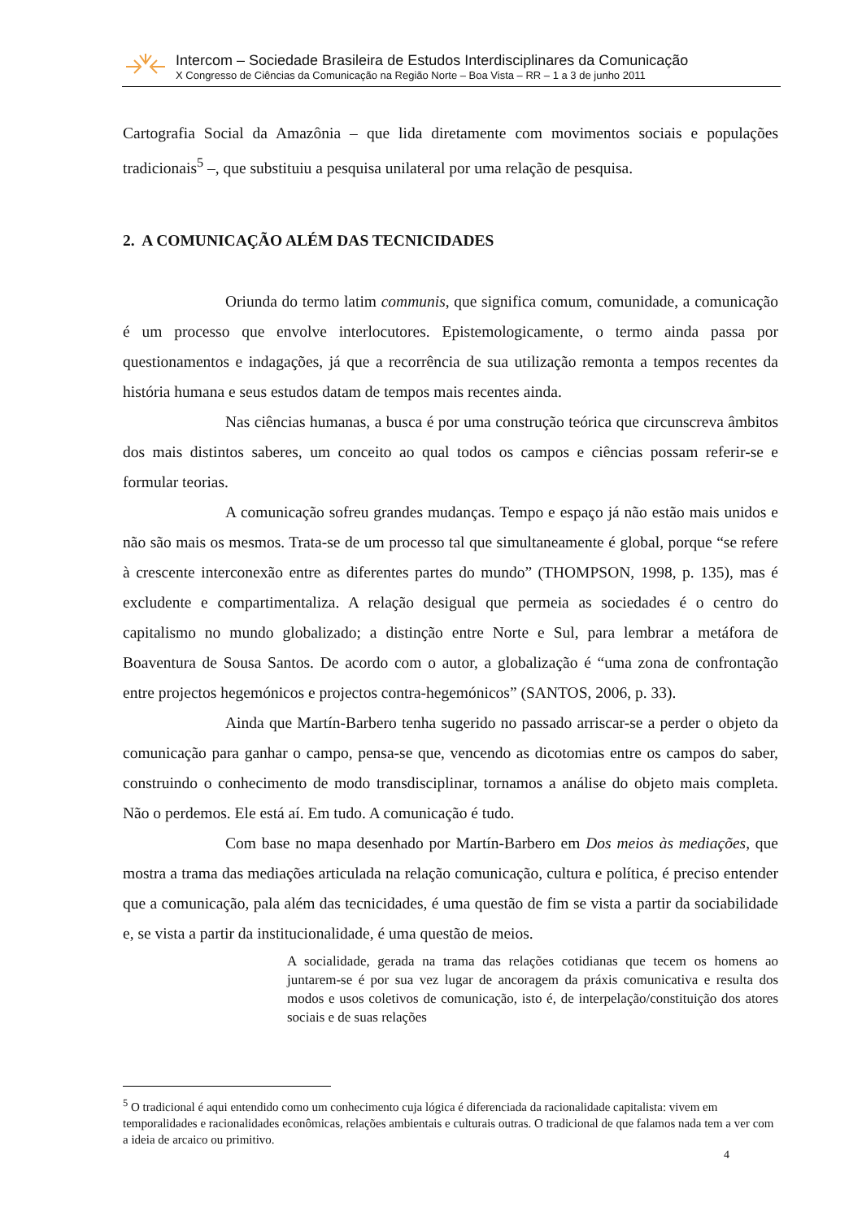Intercom – Sociedade Brasileira de Estudos Interdisciplinares da Comunicação
X Congresso de Ciências da Comunicação na Região Norte – Boa Vista – RR – 1 a 3 de junho 2011
Cartografia Social da Amazônia – que lida diretamente com movimentos sociais e populações tradicionais<sup>5</sup> –, que substituiu a pesquisa unilateral por uma relação de pesquisa.
2. A COMUNICAÇÃO ALÉM DAS TECNICIDADES
Oriunda do termo latim communis, que significa comum, comunidade, a comunicação é um processo que envolve interlocutores. Epistemologicamente, o termo ainda passa por questionamentos e indagações, já que a recorrência de sua utilização remonta a tempos recentes da história humana e seus estudos datam de tempos mais recentes ainda.
Nas ciências humanas, a busca é por uma construção teórica que circunscreva âmbitos dos mais distintos saberes, um conceito ao qual todos os campos e ciências possam referir-se e formular teorias.
A comunicação sofreu grandes mudanças. Tempo e espaço já não estão mais unidos e não são mais os mesmos. Trata-se de um processo tal que simultaneamente é global, porque “se refere à crescente interconexão entre as diferentes partes do mundo” (THOMPSON, 1998, p. 135), mas é excludente e compartimentaliza. A relação desigual que permeia as sociedades é o centro do capitalismo no mundo globalizado; a distinção entre Norte e Sul, para lembrar a metáfora de Boaventura de Sousa Santos. De acordo com o autor, a globalização é “uma zona de confrontação entre projectos hegemónicos e projectos contra-hegemónicos” (SANTOS, 2006, p. 33).
Ainda que Martín-Barbero tenha sugerido no passado arriscar-se a perder o objeto da comunicação para ganhar o campo, pensa-se que, vencendo as dicotomias entre os campos do saber, construindo o conhecimento de modo transdisciplinar, tornamos a análise do objeto mais completa. Não o perdemos. Ele está aí. Em tudo. A comunicação é tudo.
Com base no mapa desenhado por Martín-Barbero em Dos meios às mediações, que mostra a trama das mediações articulada na relação comunicação, cultura e política, é preciso entender que a comunicação, pala além das tecnicidades, é uma questão de fim se vista a partir da sociabilidade e, se vista a partir da institucionalidade, é uma questão de meios.
A socialidade, gerada na trama das relações cotidianas que tecem os homens ao juntarem-se é por sua vez lugar de ancoragem da práxis comunicativa e resulta dos modos e usos coletivos de comunicação, isto é, de interpelação/constituição dos atores sociais e de suas relações
<sup>5</sup> O tradicional é aqui entendido como um conhecimento cuja lógica é diferenciada da racionalidade capitalista: vivem em temporalidades e racionalidades econômicas, relações ambientais e culturais outras. O tradicional de que falamos nada tem a ver com a ideia de arcaico ou primitivo.
4